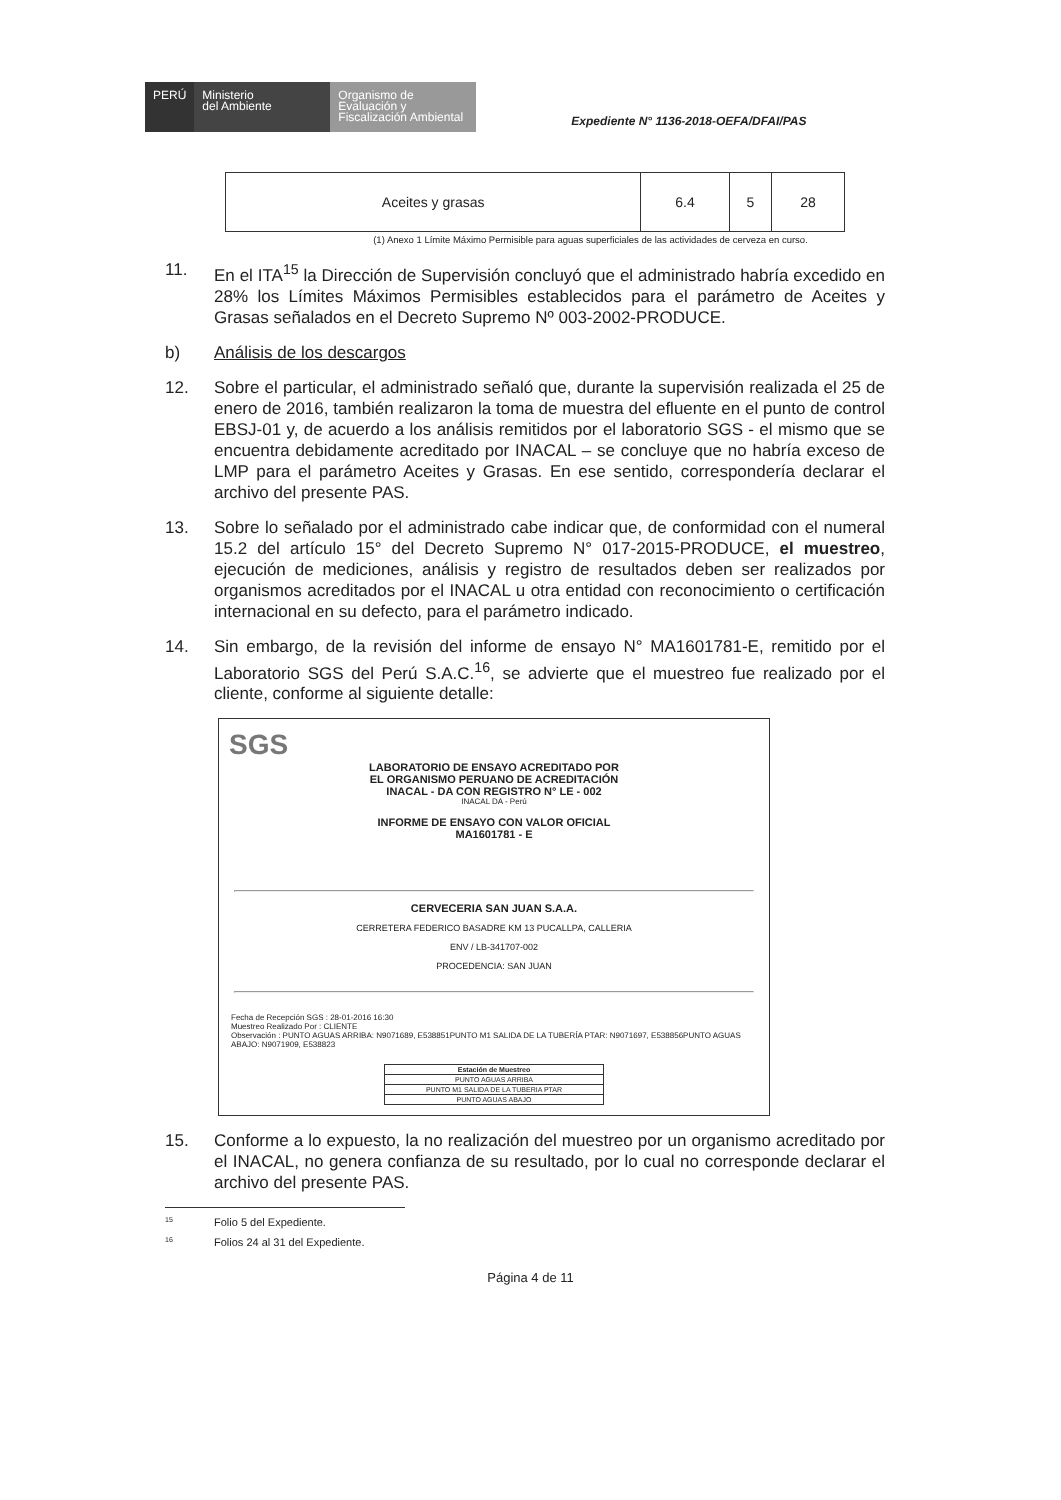PERÚ Ministerio
del Ambiente
Organismo de
Evaluación y
Fiscalización Ambiental
Expediente N° 1136-2018-OEFA/DFAI/PAS
| Aceites y grasas | 6.4 | 5 | 28 |
(1) Anexo 1 Límite Máximo Permisible para aguas superficiales de las actividades de cerveza en curso.
11. En el ITA<sup>15</sup> la Dirección de Supervisión concluyó que el administrado habría excedido en 28% los Límites Máximos Permisibles establecidos para el parámetro de Aceites y Grasas señalados en el Decreto Supremo Nº 003-2002-PRODUCE.
b) Análisis de los descargos
12. Sobre el particular, el administrado señaló que, durante la supervisión realizada el 25 de enero de 2016, también realizaron la toma de muestra del efluente en el punto de control EBSJ-01 y, de acuerdo a los análisis remitidos por el laboratorio SGS - el mismo que se encuentra debidamente acreditado por INACAL – se concluye que no habría exceso de LMP para el parámetro Aceites y Grasas. En ese sentido, correspondería declarar el archivo del presente PAS.
13. Sobre lo señalado por el administrado cabe indicar que, de conformidad con el numeral 15.2 del artículo 15° del Decreto Supremo N° 017-2015-PRODUCE, el muestreo, ejecución de mediciones, análisis y registro de resultados deben ser realizados por organismos acreditados por el INACAL u otra entidad con reconocimiento o certificación internacional en su defecto, para el parámetro indicado.
14. Sin embargo, de la revisión del informe de ensayo N° MA1601781-E, remitido por el Laboratorio SGS del Perú S.A.C.<sup>16</sup>, se advierte que el muestreo fue realizado por el cliente, conforme al siguiente detalle:
SGS
LABORATORIO DE ENSAYO ACREDITADO POR
EL ORGANISMO PERUANO DE ACREDITACIÓN
INACAL - DA CON REGISTRO N° LE - 002
INACAL DA - Perú
INFORME DE ENSAYO CON VALOR OFICIAL
MA1601781 - E
CERVECERIA SAN JUAN S.A.A.
CERRETERA FEDERICO BASADRE KM 13 PUCALLPA, CALLERIA
ENV / LB-341707-002
PROCEDENCIA: SAN JUAN
Fecha de Recepción SGS : 28-01-2016 16:30
Muestreo Realizado Por : CLIENTE
Observación : PUNTO AGUAS ARRIBA: N9071689, E538851PUNTO M1 SALIDA DE LA TUBERÍA PTAR: N9071697, E538856PUNTO AGUAS ABAJO: N9071909, E538823
| Estación de Muestreo |
| --- |
| PUNTO AGUAS ARRIBA |
| PUNTO M1 SALIDA DE LA TUBERIA PTAR |
| PUNTO AGUAS ABAJO |
15. Conforme a lo expuesto, la no realización del muestreo por un organismo acreditado por el INACAL, no genera confianza de su resultado, por lo cual no corresponde declarar el archivo del presente PAS.
15 Folio 5 del Expediente.
16 Folios 24 al 31 del Expediente.
Página 4 de 11